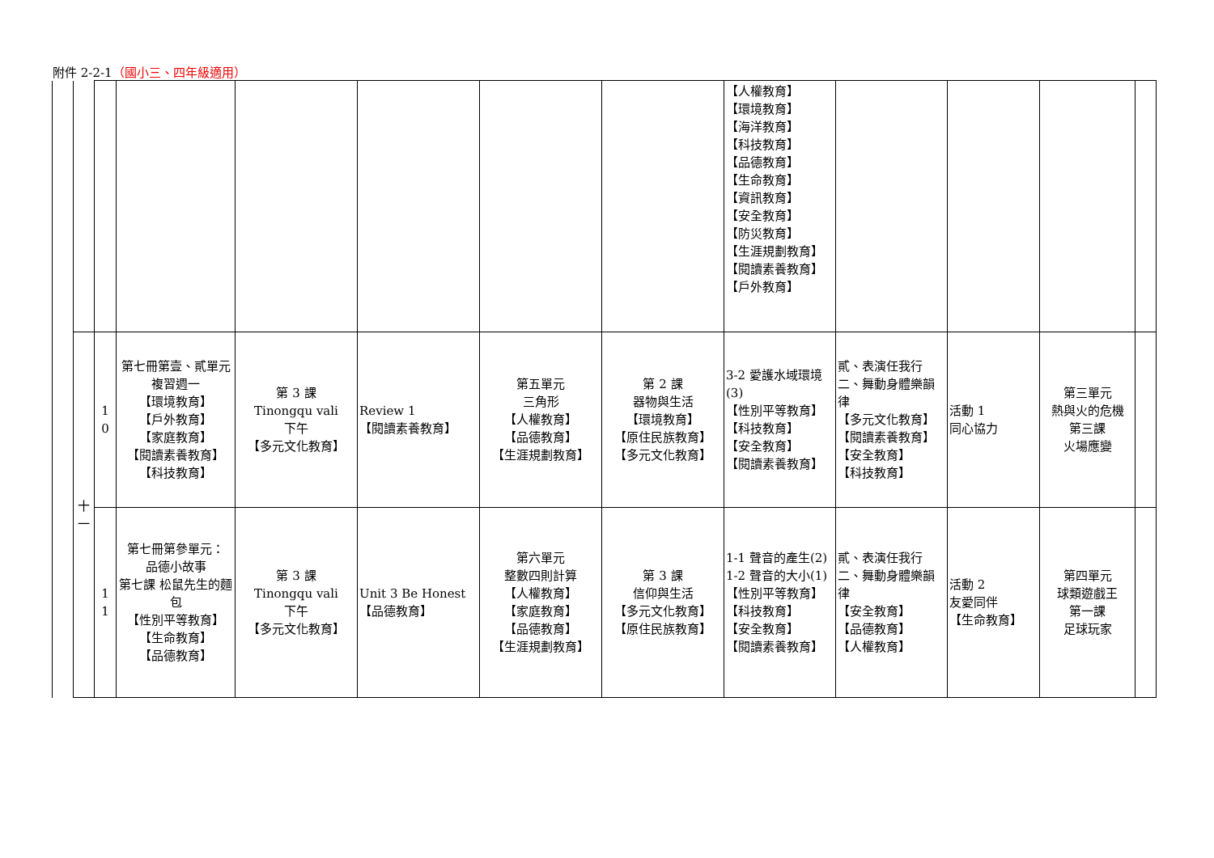附件 2-2-1（國小三、四年級適用）
| | | | | | | | | 【人權教育】 【環境教育】 【海洋教育】 【科技教育】 【品德教育】 【生命教育】 【資訊教育】 【安全教育】 【防災教育】 【生涯規劃教育】 【閱讀素養教育】 【戶外教育】 | | | | |
| | 十 一 | 1 0 | 第七冊第壹、貳單元 複習週一 【環境教育】 【戶外教育】 【家庭教育】 【閱讀素養教育】 【科技教育】 | 第 3 課 Tinongqu vali 下午 【多元文化教育】 | Review 1 【閱讀素養教育】 | 第五單元 三角形 【人權教育】 【品德教育】 【生涯規劃教育】 | 第 2 課 器物與生活 【環境教育】 【原住民族教育】 【多元文化教育】 | 3-2 愛護水域環境(3) 【性別平等教育】 【科技教育】 【安全教育】 【閱讀素養教育】 | 貳、表演任我行 二、舞動身體樂韻律 【多元文化教育】 【閱讀素養教育】 【安全教育】 【科技教育】 | 活動 1 同心協力 | 第三單元 熱與火的危機 第三課 火場應變 | |
| | | 1 1 | 第七冊第參單元： 品德小故事 第七課 松鼠先生的麵包 【性別平等教育】 【生命教育】 【品德教育】 | 第 3 課 Tinongqu vali 下午 【多元文化教育】 | Unit 3 Be Honest 【品德教育】 | 第六單元 整數四則計算 【人權教育】 【家庭教育】 【品德教育】 【生涯規劃教育】 | 第 3 課 信仰與生活 【多元文化教育】 【原住民族教育】 | 1-1 聲音的產生(2) 1-2 聲音的大小(1) 【性別平等教育】 【科技教育】 【安全教育】 【閱讀素養教育】 | 貳、表演任我行 二、舞動身體樂韻律 【安全教育】 【品德教育】 【人權教育】 | 活動 2 友愛同伴 【生命教育】 | 第四單元 球類遊戲王 第一課 足球玩家 | |